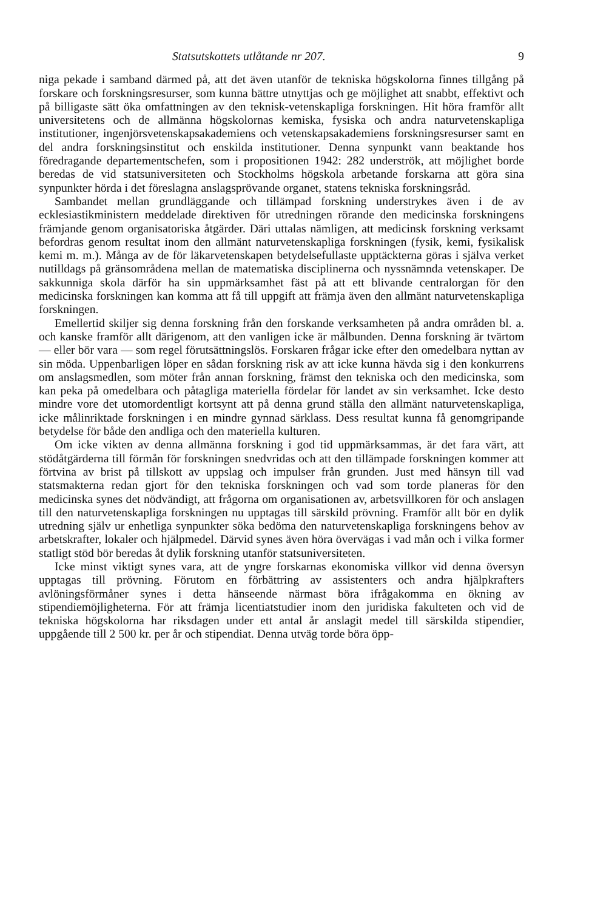Statsutskottets utlåtande nr 207. 9
niga pekade i samband därmed på, att det även utanför de tekniska högskolorna finnes tillgång på forskare och forskningsresurser, som kunna bättre utnyttjas och ge möjlighet att snabbt, effektivt och på billigaste sätt öka omfattningen av den teknisk-vetenskapliga forskningen. Hit höra framför allt universitetens och de allmänna högskolornas kemiska, fysiska och andra naturvetenskapliga institutioner, ingenjörsvetenskapsakademiens och vetenskapsakademiens forskningsresurser samt en del andra forskningsinstitut och enskilda institutioner. Denna synpunkt vann beaktande hos föredragande departementschefen, som i propositionen 1942: 282 underströk, att möjlighet borde beredas de vid statsuniversiteten och Stockholms högskola arbetande forskarna att göra sina synpunkter hörda i det föreslagna anslagsprövande organet, statens tekniska forskningsråd.
Sambandet mellan grundläggande och tillämpad forskning understrykes även i de av ecklesiastikministern meddelade direktiven för utredningen rörande den medicinska forskningens främjande genom organisatoriska åtgärder. Däri uttalas nämligen, att medicinsk forskning verksamt befordras genom resultat inom den allmänt naturvetenskapliga forskningen (fysik, kemi, fysikalisk kemi m. m.). Många av de för läkarvetenskapen betydelsefullaste upptäckterna göras i själva verket nutilldags på gränsområdena mellan de matematiska disciplinerna och nyssnämnda vetenskaper. De sakkunniga skola därför ha sin uppmärksamhet fäst på att ett blivande centralorgan för den medicinska forskningen kan komma att få till uppgift att främja även den allmänt naturvetenskapliga forskningen.
Emellertid skiljer sig denna forskning från den forskande verksamheten på andra områden bl. a. och kanske framför allt därigenom, att den vanligen icke är målbunden. Denna forskning är tvärtom — eller bör vara — som regel förutsättningslös. Forskaren frågar icke efter den omedelbara nyttan av sin möda. Uppenbarligen löper en sådan forskning risk av att icke kunna hävda sig i den konkurrens om anslagsmedlen, som möter från annan forskning, främst den tekniska och den medicinska, som kan peka på omedelbara och påtagliga materiella fördelar för landet av sin verksamhet. Icke desto mindre vore det utomordentligt kortsynt att på denna grund ställa den allmänt naturvetenskapliga, icke målinriktade forskningen i en mindre gynnad särklass. Dess resultat kunna få genomgripande betydelse för både den andliga och den materiella kulturen.
Om icke vikten av denna allmänna forskning i god tid uppmärksammas, är det fara värt, att stödåtgärderna till förmån för forskningen snedvridas och att den tillämpade forskningen kommer att förtvina av brist på tillskott av uppslag och impulser från grunden. Just med hänsyn till vad statsmakterna redan gjort för den tekniska forskningen och vad som torde planeras för den medicinska synes det nödvändigt, att frågorna om organisationen av, arbetsvillkoren för och anslagen till den naturvetenskapliga forskningen nu upptagas till särskild prövning. Framför allt bör en dylik utredning själv ur enhetliga synpunkter söka bedöma den naturvetenskapliga forskningens behov av arbetskrafter, lokaler och hjälpmedel. Därvid synes även höra övervägas i vad mån och i vilka former statligt stöd bör beredas åt dylik forskning utanför statsuniversiteten.
Icke minst viktigt synes vara, att de yngre forskarnas ekonomiska villkor vid denna översyn upptagas till prövning. Förutom en förbättring av assistenters och andra hjälpkrafters avlöningsförmåner synes i detta hänseende närmast böra ifrågakomma en ökning av stipendiemöjligheterna. För att främja licentiatstudier inom den juridiska fakulteten och vid de tekniska högskolorna har riksdagen under ett antal år anslagit medel till särskilda stipendier, uppgående till 2 500 kr. per år och stipendiat. Denna utväg torde böra öpp-